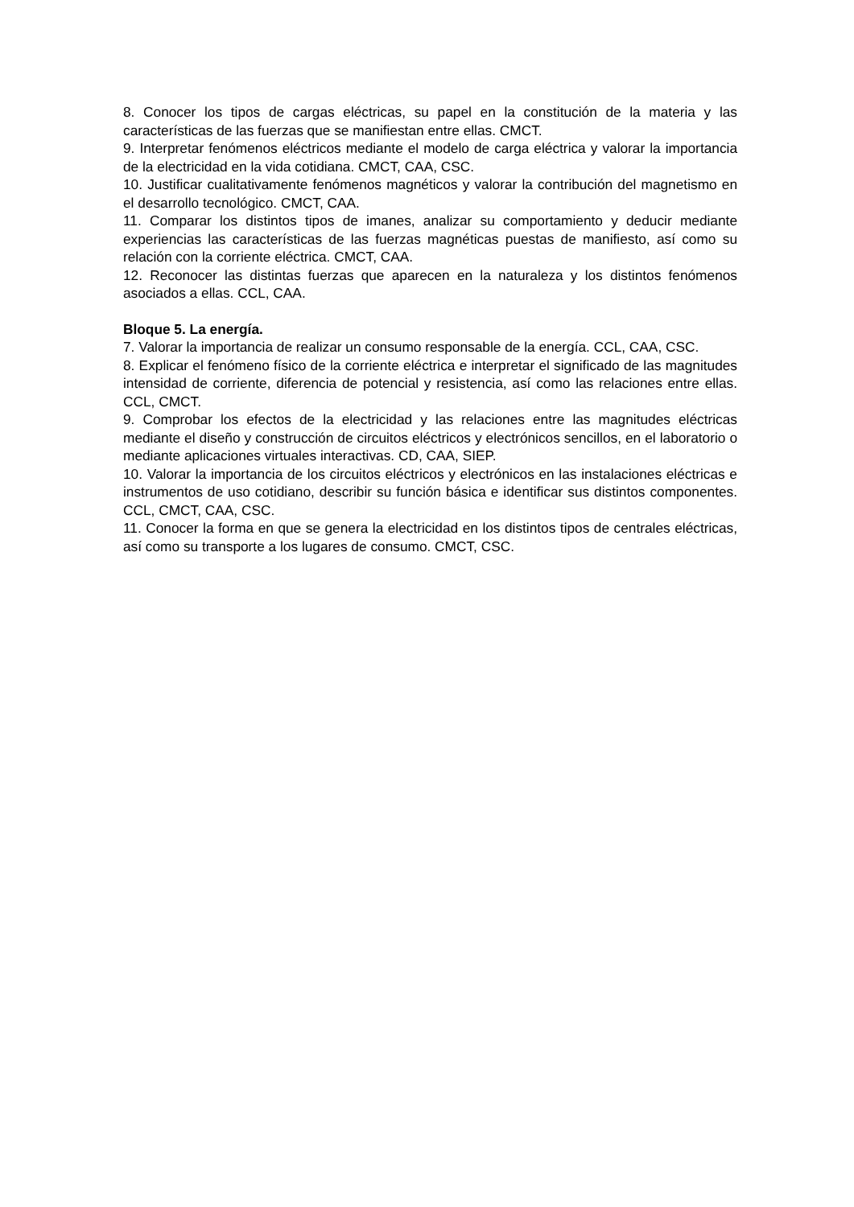8. Conocer los tipos de cargas eléctricas, su papel en la constitución de la materia y las características de las fuerzas que se manifiestan entre ellas. CMCT.
9. Interpretar fenómenos eléctricos mediante el modelo de carga eléctrica y valorar la importancia de la electricidad en la vida cotidiana. CMCT, CAA, CSC.
10. Justificar cualitativamente fenómenos magnéticos y valorar la contribución del magnetismo en el desarrollo tecnológico. CMCT, CAA.
11. Comparar los distintos tipos de imanes, analizar su comportamiento y deducir mediante experiencias las características de las fuerzas magnéticas puestas de manifiesto, así como su relación con la corriente eléctrica. CMCT, CAA.
12. Reconocer las distintas fuerzas que aparecen en la naturaleza y los distintos fenómenos asociados a ellas. CCL, CAA.
Bloque 5. La energía.
7. Valorar la importancia de realizar un consumo responsable de la energía. CCL, CAA, CSC.
8. Explicar el fenómeno físico de la corriente eléctrica e interpretar el significado de las magnitudes intensidad de corriente, diferencia de potencial y resistencia, así como las relaciones entre ellas. CCL, CMCT.
9. Comprobar los efectos de la electricidad y las relaciones entre las magnitudes eléctricas mediante el diseño y construcción de circuitos eléctricos y electrónicos sencillos, en el laboratorio o mediante aplicaciones virtuales interactivas. CD, CAA, SIEP.
10. Valorar la importancia de los circuitos eléctricos y electrónicos en las instalaciones eléctricas e instrumentos de uso cotidiano, describir su función básica e identificar sus distintos componentes. CCL, CMCT, CAA, CSC.
11. Conocer la forma en que se genera la electricidad en los distintos tipos de centrales eléctricas, así como su transporte a los lugares de consumo. CMCT, CSC.